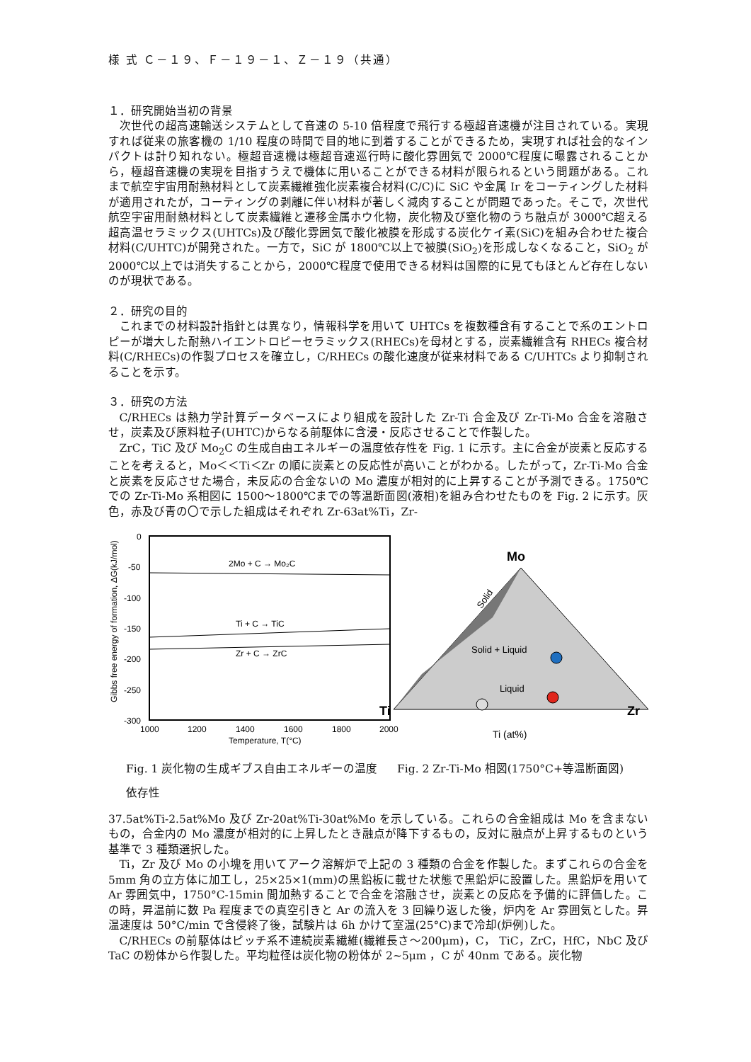様 式 Ｃ－１９、Ｆ－１９－１、Ｚ－１９（共通）
１．研究開始当初の背景
次世代の超高速輸送システムとして音速の 5-10 倍程度で飛行する極超音速機が注目されている。実現すれば従来の旅客機の 1/10 程度の時間で目的地に到着することができるため，実現すれば社会的なインパクトは計り知れない。極超音速機は極超音速巡行時に酸化雰囲気で 2000℃程度に曝露されることから，極超音速機の実現を目指すうえで機体に用いることができる材料が限られるという問題がある。これまで航空宇宙用耐熱材料として炭素繊維強化炭素複合材料(C/C)に SiC や金属 Ir をコーティングした材料が適用されたが，コーティングの剥離に伴い材料が著しく減肉することが問題であった。そこで，次世代航空宇宙用耐熱材料として炭素繊維と遷移金属ホウ化物，炭化物及び窒化物のうち融点が 3000℃超える超高温セラミックス(UHTCs)及び酸化雰囲気で酸化被膜を形成する炭化ケイ素(SiC)を組み合わせた複合材料(C/UHTC)が開発された。一方で，SiC が 1800℃以上で被膜(SiO<sub>2</sub>)を形成しなくなること，SiO<sub>2</sub> が 2000℃以上では消失することから，2000℃程度で使用できる材料は国際的に見てもほとんど存在しないのが現状である。
２．研究の目的
これまでの材料設計指針とは異なり，情報科学を用いて UHTCs を複数種含有することで系のエントロピーが増大した耐熱ハイエントロピーセラミックス(RHECs)を母材とする，炭素繊維含有 RHECs 複合材料(C/RHECs)の作製プロセスを確立し，C/RHECs の酸化速度が従来材料である C/UHTCs より抑制されることを示す。
３．研究の方法
C/RHECs は熱力学計算データベースにより組成を設計した Zr-Ti 合金及び Zr-Ti-Mo 合金を溶融させ，炭素及び原料粒子(UHTC)からなる前駆体に含浸・反応させることで作製した。
ZrC，TiC 及び Mo<sub>2</sub>C の生成自由エネルギーの温度依存性を Fig. 1 に示す。主に合金が炭素と反応することを考えると，Mo＜＜Ti＜Zr の順に炭素との反応性が高いことがわかる。したがって，Zr-Ti-Mo 合金と炭素を反応させた場合，未反応の合金ないの Mo 濃度が相対的に上昇することが予測できる。1750℃での Zr-Ti-Mo 系相図に 1500～1800℃までの等温断面図(液相)を組み合わせたものを Fig. 2 に示す。灰色，赤及び青の〇で示した組成はそれぞれ Zr-63at%Ti，Zr-
0
-50
-100
-150
-200
-250
-300
1000
1200
1400
1600
1800
2000
Temperature, T(°C)
2Mo + C → Mo₂C
Ti + C → TiC
Zr + C → ZrC
Gibbs free energy of formation, ΔG(kJ/mol)
Fig. 1 炭化物の生成ギブス自由エネルギーの温度依存性
Mo
Ti
Zr
Ti (at%)
Solid
Solid + Liquid
Liquid
Fig. 2 Zr-Ti-Mo 相図(1750°C+等温断面図)
37.5at%Ti-2.5at%Mo 及び Zr-20at%Ti-30at%Mo を示している。これらの合金組成は Mo を含まないもの，合金内の Mo 濃度が相対的に上昇したとき融点が降下するもの，反対に融点が上昇するものという基準で 3 種類選択した。
Ti，Zr 及び Mo の小塊を用いてアーク溶解炉で上記の 3 種類の合金を作製した。まずこれらの合金を 5mm 角の立方体に加工し，25×25×1(mm)の黒鉛板に載せた状態で黒鉛炉に設置した。黒鉛炉を用いて Ar 雰囲気中，1750°C-15min 間加熱することで合金を溶融させ，炭素との反応を予備的に評価した。この時，昇温前に数 Pa 程度までの真空引きと Ar の流入を 3 回繰り返した後，炉内を Ar 雰囲気とした。昇温速度は 50°C/min で含侵終了後，試験片は 6h かけて室温(25°C)まで冷却(炉例)した。
C/RHECs の前駆体はピッチ系不連続炭素繊維(繊維長さ～200μm)，C， TiC，ZrC，HfC，NbC 及び TaC の粉体から作製した。平均粒径は炭化物の粉体が 2~5μm ，C が 40nm である。炭化物